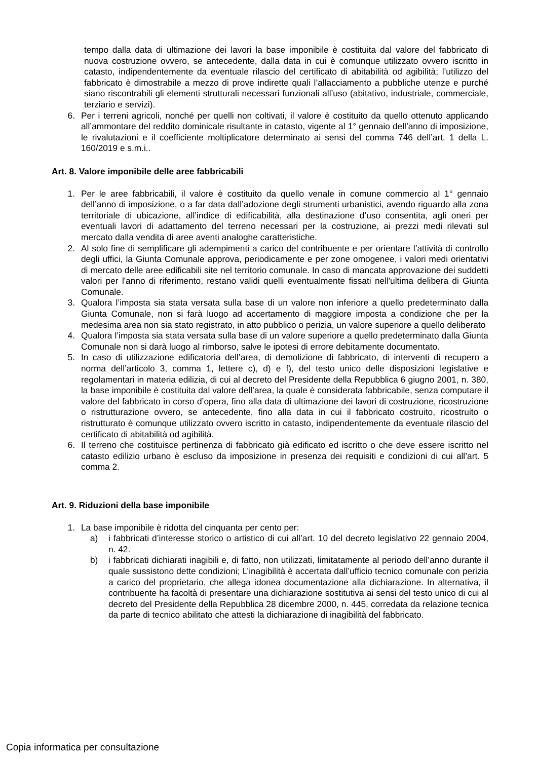tempo dalla data di ultimazione dei lavori la base imponibile è costituita dal valore del fabbricato di nuova costruzione ovvero, se antecedente, dalla data in cui è comunque utilizzato ovvero iscritto in catasto, indipendentemente da eventuale rilascio del certificato di abitabilità od agibilità; l’utilizzo del fabbricato è dimostrabile a mezzo di prove indirette quali l’allacciamento a pubbliche utenze e purché siano riscontrabili gli elementi strutturali necessari funzionali all’uso (abitativo, industriale, commerciale, terziario e servizi).
6. Per i terreni agricoli, nonché per quelli non coltivati, il valore è costituito da quello ottenuto applicando all’ammontare del reddito dominicale risultante in catasto, vigente al 1° gennaio dell’anno di imposizione, le rivalutazioni e il coefficiente moltiplicatore determinato ai sensi del comma 746 dell’art. 1 della L. 160/2019 e s.m.i..
Art. 8. Valore imponibile delle aree fabbricabili
1. Per le aree fabbricabili, il valore è costituito da quello venale in comune commercio al 1° gennaio dell’anno di imposizione, o a far data dall’adozione degli strumenti urbanistici, avendo riguardo alla zona territoriale di ubicazione, all’indice di edificabilità, alla destinazione d’uso consentita, agli oneri per eventuali lavori di adattamento del terreno necessari per la costruzione, ai prezzi medi rilevati sul mercato dalla vendita di aree aventi analoghe caratteristiche.
2. Al solo fine di semplificare gli adempimenti a carico del contribuente e per orientare l’attività di controllo degli uffici, la Giunta Comunale approva, periodicamente e per zone omogenee, i valori medi orientativi di mercato delle aree edificabili site nel territorio comunale. In caso di mancata approvazione dei suddetti valori per l'anno di riferimento, restano validi quelli eventualmente fissati nell'ultima delibera di Giunta Comunale.
3. Qualora l’imposta sia stata versata sulla base di un valore non inferiore a quello predeterminato dalla Giunta Comunale, non si farà luogo ad accertamento di maggiore imposta a condizione che per la medesima area non sia stato registrato, in atto pubblico o perizia, un valore superiore a quello deliberato
4. Qualora l’imposta sia stata versata sulla base di un valore superiore a quello predeterminato dalla Giunta Comunale non si darà luogo al rimborso, salve le ipotesi di errore debitamente documentato.
5. In caso di utilizzazione edificatoria dell’area, di demolizione di fabbricato, di interventi di recupero a norma dell’articolo 3, comma 1, lettere c), d) e f), del testo unico delle disposizioni legislative e regolamentari in materia edilizia, di cui al decreto del Presidente della Repubblica 6 giugno 2001, n. 380, la base imponibile è costituita dal valore dell’area, la quale è considerata fabbricabile, senza computare il valore del fabbricato in corso d’opera, fino alla data di ultimazione dei lavori di costruzione, ricostruzione o ristrutturazione ovvero, se antecedente, fino alla data in cui il fabbricato costruito, ricostruito o ristrutturato è comunque utilizzato ovvero iscritto in catasto, indipendentemente da eventuale rilascio del certificato di abitabilità od agibilità.
6. Il terreno che costituisce pertinenza di fabbricato già edificato ed iscritto o che deve essere iscritto nel catasto edilizio urbano è escluso da imposizione in presenza dei requisiti e condizioni di cui all’art. 5 comma 2.
Art. 9. Riduzioni della base imponibile
1. La base imponibile è ridotta del cinquanta per cento per:
a) i fabbricati d’interesse storico o artistico di cui all’art. 10 del decreto legislativo 22 gennaio 2004, n. 42.
b) i fabbricati dichiarati inagibili e, di fatto, non utilizzati, limitatamente al periodo dell’anno durante il quale sussistono dette condizioni; L’inagibilità è accertata dall’ufficio tecnico comunale con perizia a carico del proprietario, che allega idonea documentazione alla dichiarazione. In alternativa, il contribuente ha facoltà di presentare una dichiarazione sostitutiva ai sensi del testo unico di cui al decreto del Presidente della Repubblica 28 dicembre 2000, n. 445, corredata da relazione tecnica da parte di tecnico abilitato che attesti la dichiarazione di inagibilità del fabbricato.
Copia informatica per consultazione